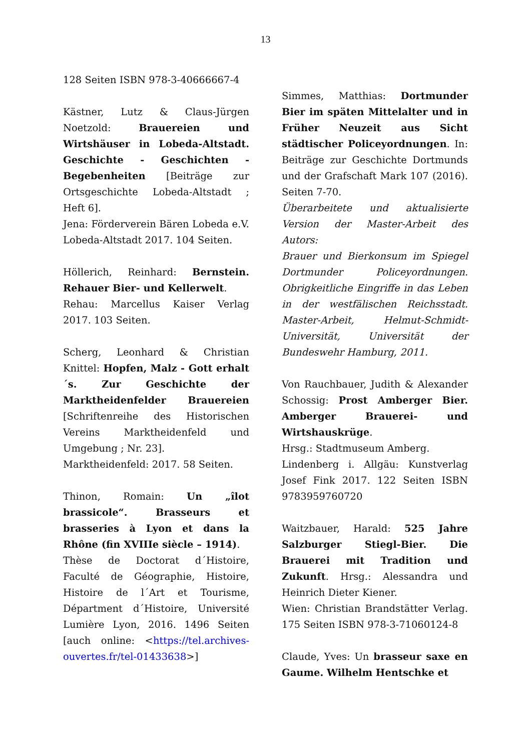13
128 Seiten ISBN 978-3-40666667-4
Kästner, Lutz & Claus-Jürgen Noetzold: Brauereien und Wirtshäuser in Lobeda-Altstadt. Geschichte - Geschichten - Begebenheiten [Beiträge zur Ortsgeschichte Lobeda-Altstadt ; Heft 6].
Jena: Förderverein Bären Lobeda e.V. Lobeda-Altstadt 2017. 104 Seiten.
Höllerich, Reinhard: Bernstein. Rehauer Bier- und Kellerwelt.
Rehau: Marcellus Kaiser Verlag 2017. 103 Seiten.
Scherg, Leonhard & Christian Knittel: Hopfen, Malz - Gott erhalt´s. Zur Geschichte der Marktheidenfelder Brauereien [Schriftenreihe des Historischen Vereins Marktheidenfeld und Umgebung ; Nr. 23].
Marktheidenfeld: 2017. 58 Seiten.
Thinon, Romain: Un „îlot brassicole“. Brasseurs et brasseries à Lyon et dans la Rhône (fin XVIIIe siècle – 1914).
Thèse de Doctorat d´Histoire, Faculté de Géographie, Histoire, Histoire de l´Art et Tourisme, Départment d´Histoire, Université Lumière Lyon, 2016. 1496 Seiten [auch online: <https://tel.archives-ouvertes.fr/tel-01433638>]
Simmes, Matthias: Dortmunder Bier im späten Mittelalter und in Früher Neuzeit aus Sicht städtischer Policeyordnungen. In: Beiträge zur Geschichte Dortmunds und der Grafschaft Mark 107 (2016). Seiten 7-70.
Überarbeitete und aktualisierte Version der Master-Arbeit des Autors:
Brauer und Bierkonsum im Spiegel Dortmunder Policeyordnungen. Obrigkeitliche Eingriffe in das Leben in der westfälischen Reichsstadt. Master-Arbeit, Helmut-Schmidt-Universität, Universität der Bundeswehr Hamburg, 2011.
Von Rauchbauer, Judith & Alexander Schossig: Prost Amberger Bier. Amberger Brauerei- und Wirtshauskrüge.
Hrsg.: Stadtmuseum Amberg.
Lindenberg i. Allgäu: Kunstverlag Josef Fink 2017. 122 Seiten ISBN 9783959760720
Waitzbauer, Harald: 525 Jahre Salzburger Stiegl-Bier. Die Brauerei mit Tradition und Zukunft. Hrsg.: Alessandra und Heinrich Dieter Kiener.
Wien: Christian Brandstätter Verlag. 175 Seiten ISBN 978-3-71060124-8
Claude, Yves: Un brasseur saxe en Gaume. Wilhelm Hentschke et